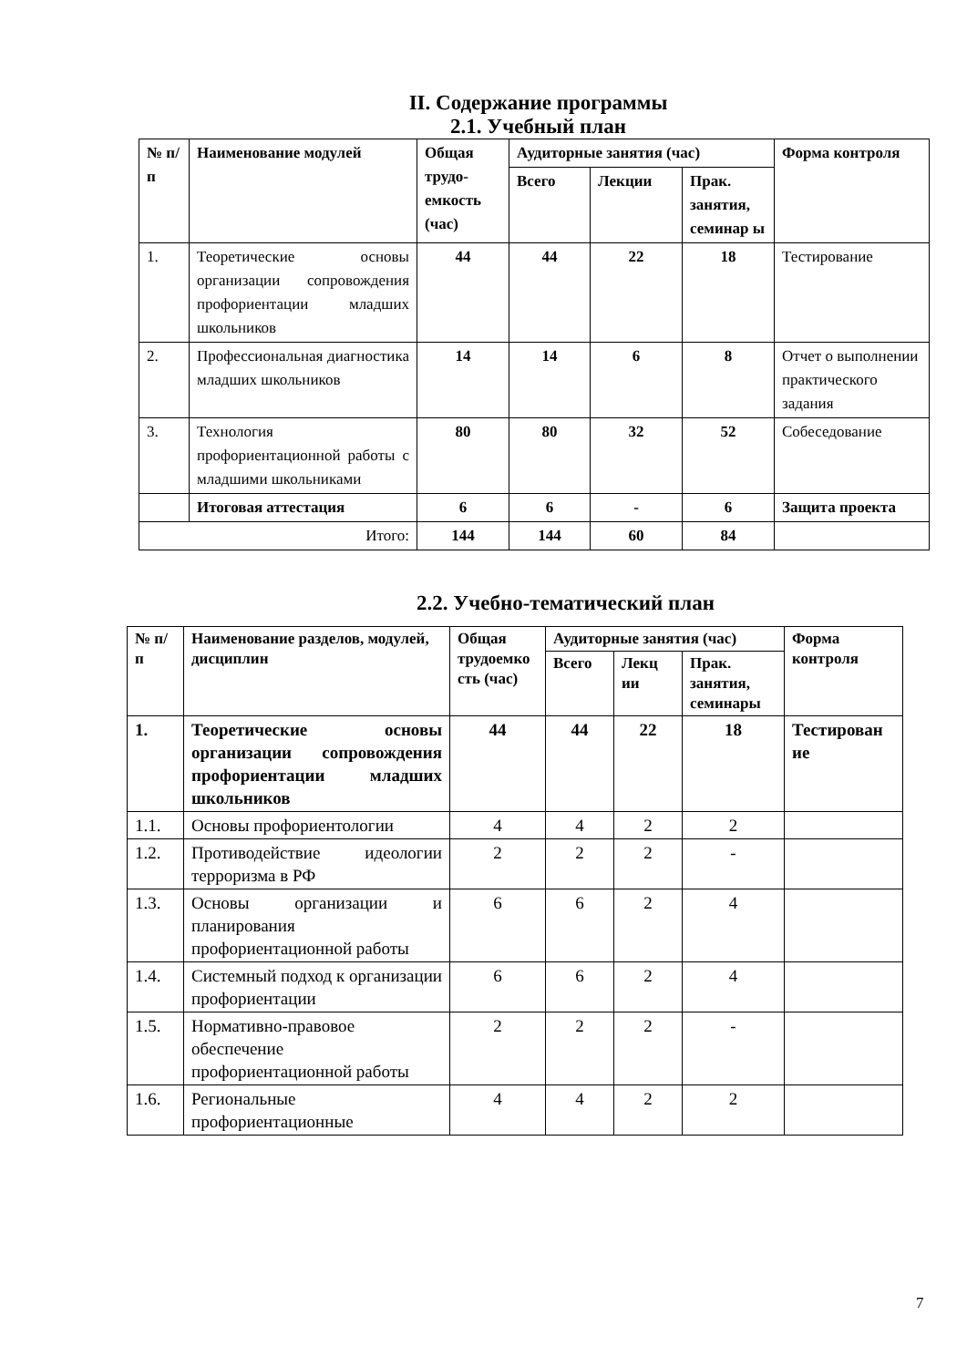II. Содержание программы
2.1. Учебный план
| № п/п | Наименование модулей | Общая трудо-емкость (час) | Аудиторные занятия (час) | | | Форма контроля |
| --- | --- | --- | --- | --- | --- | --- |
| | | | Всего | Лекции | Прак. занятия, семинар ы | |
| 1. | Теоретические основы организации сопровождения профориентации младших школьников | 44 | 44 | 22 | 18 | Тестирование |
| 2. | Профессиональная диагностика младших школьников | 14 | 14 | 6 | 8 | Отчет о выполнении практического задания |
| 3. | Технология профориентационной работы с младшими школьниками | 80 | 80 | 32 | 52 | Собеседование |
| | Итоговая аттестация | 6 | 6 | - | 6 | Защита проекта |
| Итого: | | 144 | 144 | 60 | 84 | |
2.2. Учебно-тематический план
| № п/п | Наименование разделов, модулей, дисциплин | Общая трудоемко сть (час) | Аудиторные занятия (час) | | | Форма контроля |
| --- | --- | --- | --- | --- | --- | --- |
| | | | Всего | Лекц ии | Прак. занятия, семинары | |
| 1. | Теоретические основы организации сопровождения профориентации младших школьников | 44 | 44 | 22 | 18 | Тестирован ие |
| 1.1. | Основы профориентологии | 4 | 4 | 2 | 2 | |
| 1.2. | Противодействие идеологии терроризма в РФ | 2 | 2 | 2 | - | |
| 1.3. | Основы организации и планирования профориентационной работы | 6 | 6 | 2 | 4 | |
| 1.4. | Системный подход к организации профориентации | 6 | 6 | 2 | 4 | |
| 1.5. | Нормативно-правовое обеспечение профориентационной работы | 2 | 2 | 2 | - | |
| 1.6. | Региональные профориентационные | 4 | 4 | 2 | 2 | |
7